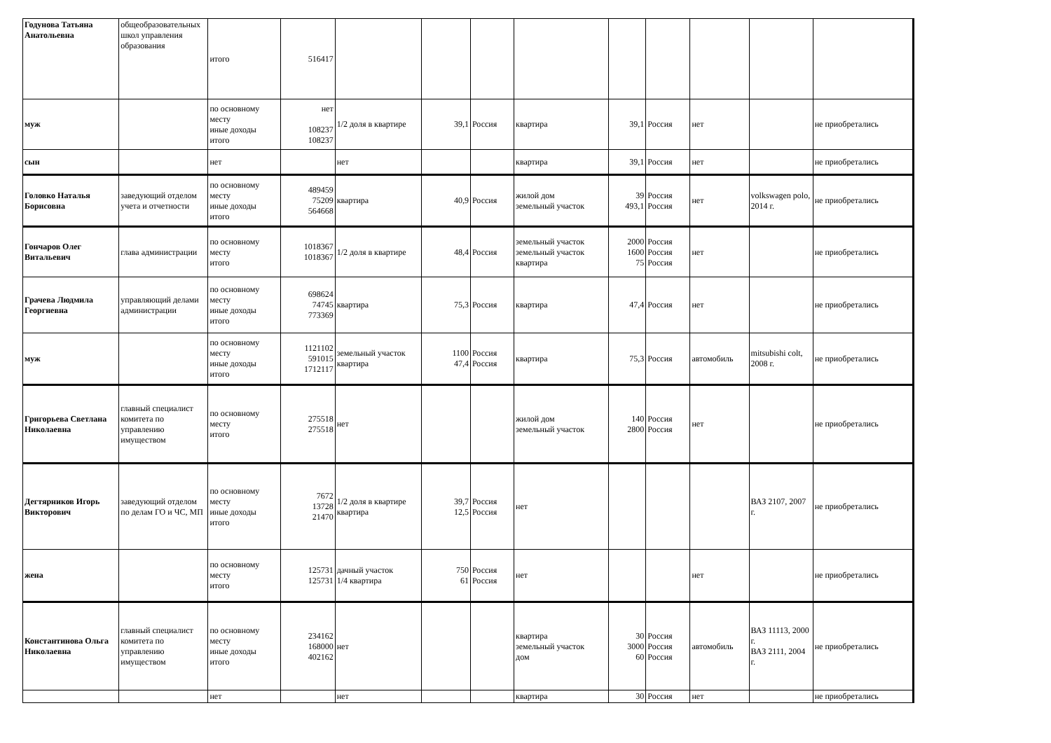| Годунова Татьяна Анатольевна | общеобразовательных школ управления образования | итого | 516417 | | | | | | | | | |
| муж | | по основному месту иные доходы итого | нет 108237 108237 | 1/2 доля в квартире | 39,1 | Россия | квартира | 39,1 | Россия | нет | | не приобретались |
| сын | | нет | | нет | | | квартира | 39,1 | Россия | нет | | не приобретались |
| Головко Наталья Борисовна | заведующий отделом учета и отчетности | по основному месту иные доходы итого | 489459 75209 564668 | квартира | 40,9 | Россия | жилой дом земельный участок | 39 493,1 | Россия Россия | нет | volkswagen polo, 2014 г. | не приобретались |
| Гончаров Олег Витальевич | глава администрации | по основному месту итого | 1018367 1018367 | 1/2 доля в квартире | 48,4 | Россия | земельный участок земельный участок квартира | 2000 1600 75 | Россия Россия Россия | нет | | не приобретались |
| Грачева Людмила Георгиевна | управляющий делами администрации | по основному месту иные доходы итого | 698624 74745 773369 | квартира | 75,3 | Россия | квартира | 47,4 | Россия | нет | | не приобретались |
| муж | | по основному месту иные доходы итого | 1121102 591015 1712117 | земельный участок квартира | 1100 47,4 | Россия Россия | квартира | 75,3 | Россия | автомобиль | mitsubishi colt, 2008 г. | не приобретались |
| Григорьева Светлана Николаевна | главный специалист комитета по управлению имуществом | по основному месту итого | 275518 275518 | нет | | | жилой дом земельный участок | 140 2800 | Россия Россия | нет | | не приобретались |
| Дегтярников Игорь Викторович | заведующий отделом по делам ГО и ЧС, МП | по основному месту иные доходы итого | 7672 13728 21470 | 1/2 доля в квартире квартира | 39,7 12,5 | Россия Россия | нет | | | | ВАЗ 2107, 2007 г. | не приобретались |
| жена | | по основному месту итого | 125731 125731 | дачный участок 1/4 квартира | 750 61 | Россия Россия | нет | | | нет | | не приобретались |
| Константинова Ольга Николаевна | главный специалист комитета по управлению имуществом | по основному месту иные доходы итого | 234162 168000 402162 | нет | | | квартира земельный участок дом | 30 3000 60 | Россия Россия Россия | автомобиль | ВАЗ 11113, 2000 г. ВАЗ 2111, 2004 г. | не приобретались |
| | | нет | | нет | | | квартира | 30 | Россия | нет | | не приобретались |